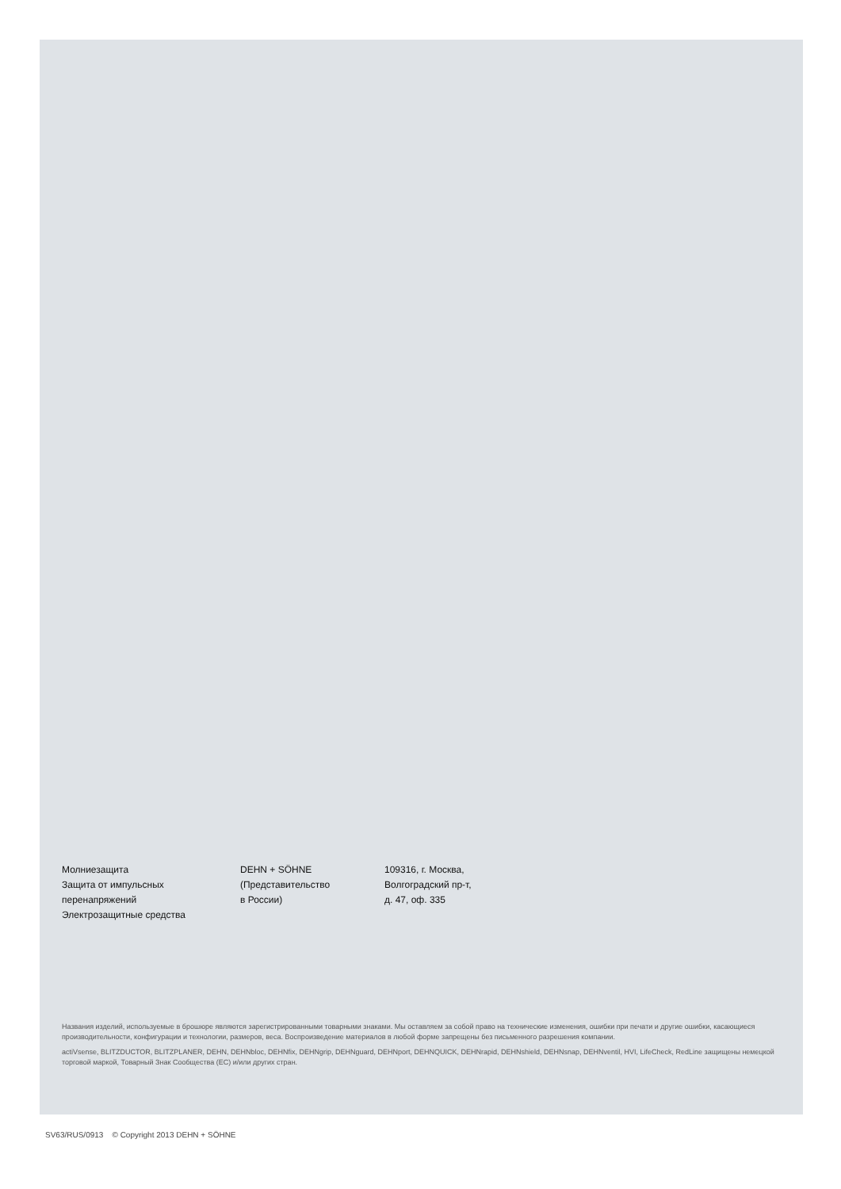Молниезащита
Защита от импульсных
перенапряжений
Электрозащитные средства
DEHN + SÖHNE
(Представительство
в России)
109316, г. Москва,
Волгоградский пр-т,
д. 47, оф. 335
Названия изделий, используемые в брошюре являются зарегистрированными товарными знаками. Мы оставляем за собой право на технические изменения, ошибки при печати и другие ошибки, касающиеся производительности, конфигурации и технологии, размеров, веса. Воспроизведение материалов в любой форме запрещены без письменного разрешения компании.
actiVsense, BLITZDUCTOR, BLITZPLANER, DEHN, DEHNbloc, DEHNfix, DEHNgrip, DEHNguard, DEHNport, DEHNQUICK, DEHNrapid, DEHNshield, DEHNsnap, DEHNventil, HVI, LifeCheck, RedLine защищены немецкой торговой маркой, Товарный Знак Сообщества (ЕС) и/или других стран.
SV63/RUS/0913 © Copyright 2013 DEHN + SÖHNE